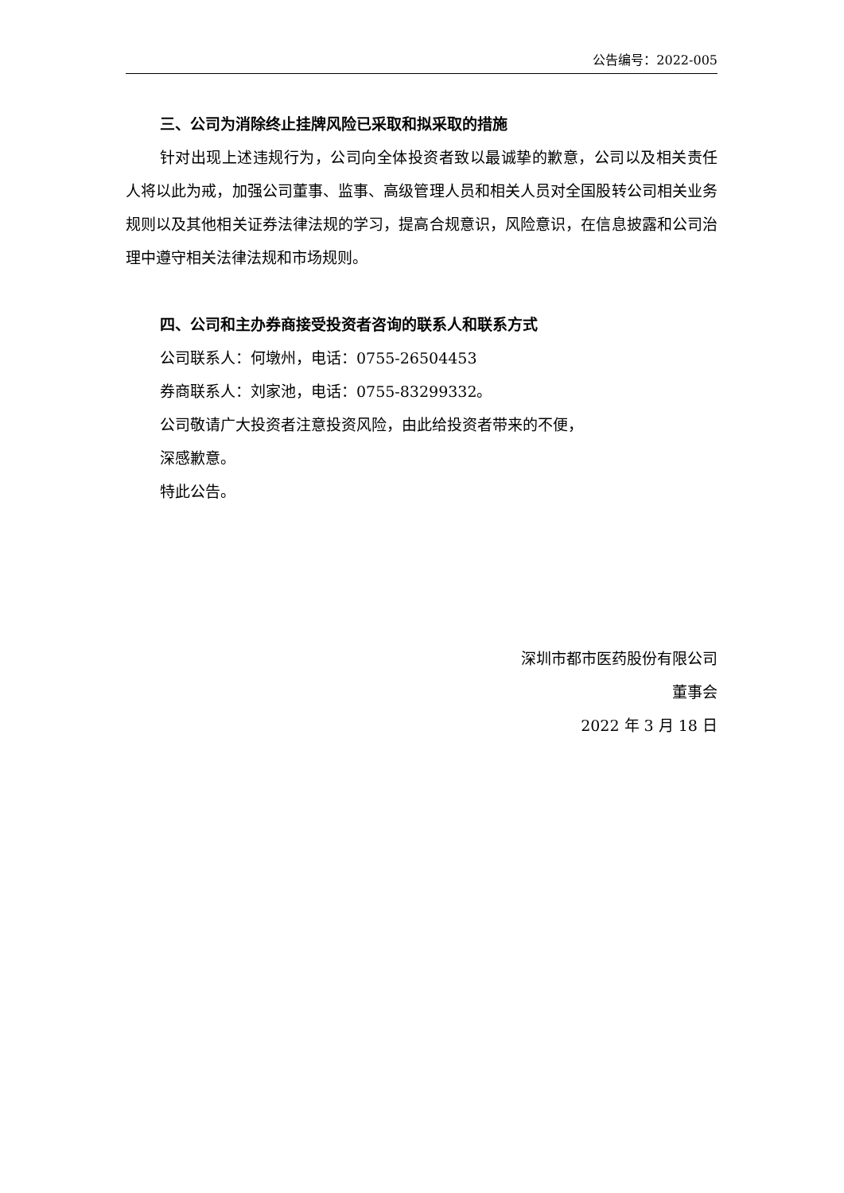公告编号：2022-005
三、公司为消除终止挂牌风险已采取和拟采取的措施
针对出现上述违规行为，公司向全体投资者致以最诚挚的歉意，公司以及相关责任人将以此为戒，加强公司董事、监事、高级管理人员和相关人员对全国股转公司相关业务规则以及其他相关证券法律法规的学习，提高合规意识，风险意识，在信息披露和公司治理中遵守相关法律法规和市场规则。
四、公司和主办券商接受投资者咨询的联系人和联系方式
公司联系人：何墩州，电话：0755-26504453
券商联系人：刘家池，电话：0755-83299332。
公司敬请广大投资者注意投资风险，由此给投资者带来的不便，
深感歉意。
特此公告。
深圳市都市医药股份有限公司
董事会
2022 年 3 月 18 日